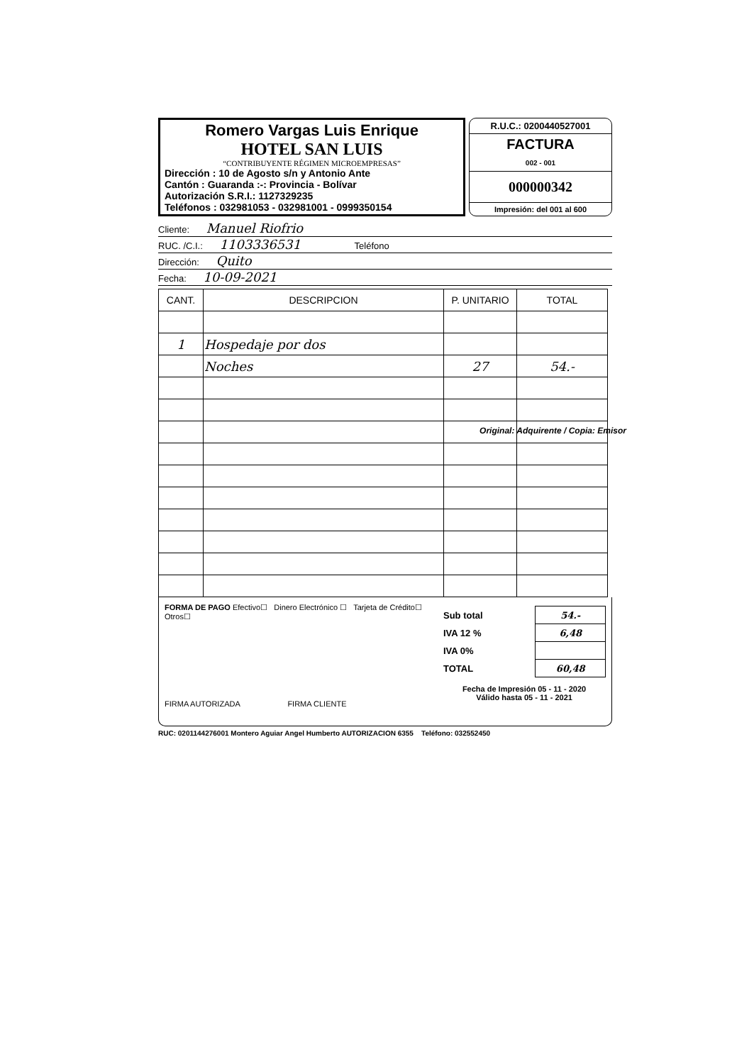Romero Vargas Luis Enrique
HOTEL SAN LUIS
“CONTRIBUYENTE RÉGIMEN MICROEMPRESAS”
Dirección : 10 de Agosto s/n y Antonio Ante
Cantón : Guaranda :-: Provincia - Bolívar
Autorización S.R.I.: 1127329235
Teléfonos : 032981053 - 032981001 - 0999350154
R.U.C.: 0200440527001
FACTURA
002 - 001
000000342
Impresión: del 001 al 600
Cliente: Manuel Riofrio
RUC. /C.I.: 1103336531 Teléfono
Dirección: Quito
Fecha: 10-09-2021
| CANT. | DESCRIPCION | P. UNITARIO | TOTAL |
| --- | --- | --- | --- |
| 1 | Hospedaje por dos | | |
| | Noches | 27 | 54.- |
FORMA DE PAGO Efectivo☐ Dinero Electrónico ☐ Tarjeta de Crédito☐ Otros☐
FIRMA AUTORIZADA FIRMA CLIENTE
| Sub total | 54.- |
| IVA 12 % | 6,48 |
| IVA 0% | |
| TOTAL | 60,48 |
Fecha de Impresión 05 - 11 - 2020
Válido hasta 05 - 11 - 2021
RUC: 0201144276001 Montero Aguiar Angel Humberto AUTORIZACION 6355 Teléfono: 032552450
Original: Adquirente / Copia: Emisor